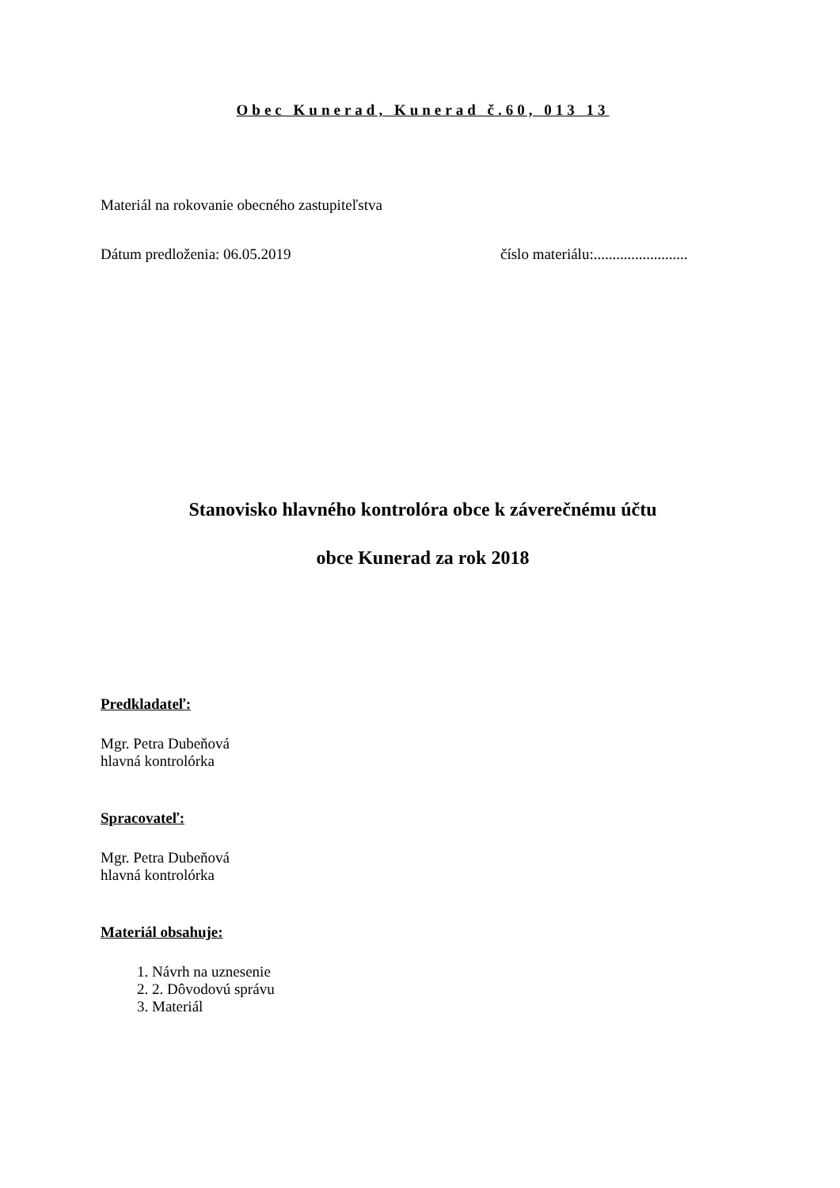Obec Kunerad, Kunerad č.60, 013 13
Materiál na rokovanie obecného zastupiteľstva
Dátum predloženia: 06.05.2019 číslo materiálu:.........................
Stanovisko hlavného kontrolóra obce k záverečnému účtu
obce Kunerad za rok 2018
Predkladateľ:
Mgr. Petra Dubeňová
hlavná kontrolórka
Spracovateľ:
Mgr. Petra Dubeňová
hlavná kontrolórka
Materiál obsahuje:
1. Návrh na uznesenie
2. 2. Dôvodovú správu
3. Materiál